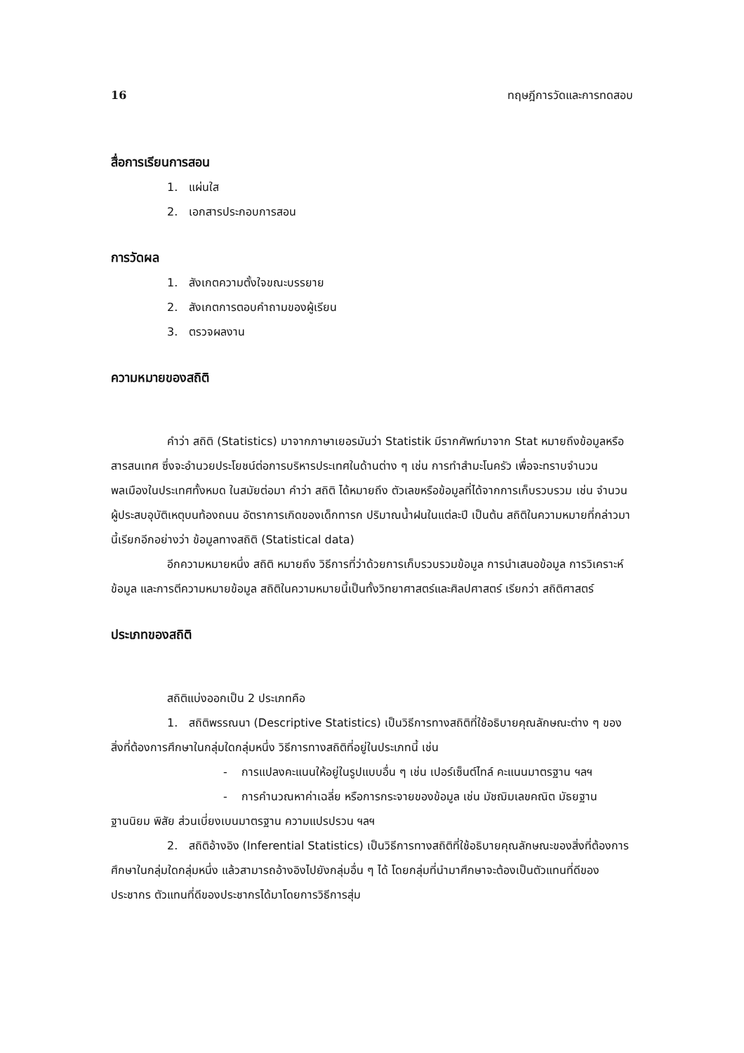16 ทฤษฎีการวัดและการทดสอบ
สื่อการเรียนการสอน
1. แผ่นใส
2. เอกสารประกอบการสอน
การวัดผล
1. สังเกตความตั้งใจขณะบรรยาย
2. สังเกตการตอบคำถามของผู้เรียน
3. ตรวจผลงาน
ความหมายของสถิติ
คำว่า สถิติ (Statistics) มาจากภาษาเยอรมันว่า Statistik มีรากศัพท์มาจาก Stat หมายถึงข้อมูลหรือสารสนเทศ ซึ่งจะอำนวยประโยชน์ต่อการบริหารประเทศในด้านต่าง ๆ เช่น การทำสำมะโนครัว เพื่อจะทราบจำนวนพลเมืองในประเทศทั้งหมด ในสมัยต่อมา คำว่า สถิติ ได้หมายถึง ตัวเลขหรือข้อมูลที่ได้จากการเก็บรวบรวม เช่น จำนวนผู้ประสบอุบัติเหตุบนท้องถนน อัตราการเกิดของเด็กทารก ปริมาณน้ำฝนในแต่ละปี เป็นต้น สถิติในความหมายที่กล่าวมานี้เรียกอีกอย่างว่า ข้อมูลทางสถิติ (Statistical data)
อีกความหมายหนึ่ง สถิติ หมายถึง วิธีการที่ว่าด้วยการเก็บรวบรวมข้อมูล การนำเสนอข้อมูล การวิเคราะห์ข้อมูล และการตีความหมายข้อมูล สถิติในความหมายนี้เป็นทั้งวิทยาศาสตร์และศิลปศาสตร์ เรียกว่า สถิติศาสตร์
ประเภทของสถิติ
สถิติแบ่งออกเป็น 2 ประเภทคือ
1. สถิติพรรณนา (Descriptive Statistics) เป็นวิธีการทางสถิติที่ใช้อธิบายคุณลักษณะต่าง ๆ ของสิ่งที่ต้องการศึกษาในกลุ่มใดกลุ่มหนึ่ง วิธีการทางสถิติที่อยู่ในประเภทนี้ เช่น
- การแปลงคะแนนให้อยู่ในรูปแบบอื่น ๆ เช่น เปอร์เซ็นต์ไทล์ คะแนนมาตรฐาน ฯลฯ
- การคำนวณหาค่าเฉลี่ย หรือการกระจายของข้อมูล เช่น มัชฌิมเลขคณิต มัธยฐาน ฐานนิยม พิสัย ส่วนเบี่ยงเบนมาตรฐาน ความแปรปรวน ฯลฯ
2. สถิติอ้างอิง (Inferential Statistics) เป็นวิธีการทางสถิติที่ใช้อธิบายคุณลักษณะของสิ่งที่ต้องการศึกษาในกลุ่มใดกลุ่มหนึ่ง แล้วสามารถอ้างอิงไปยังกลุ่มอื่น ๆ ได้ โดยกลุ่มที่นำมาศึกษาจะต้องเป็นตัวแทนที่ดีของประชากร ตัวแทนที่ดีของประชากรได้มาโดยการวิธีการสุ่ม